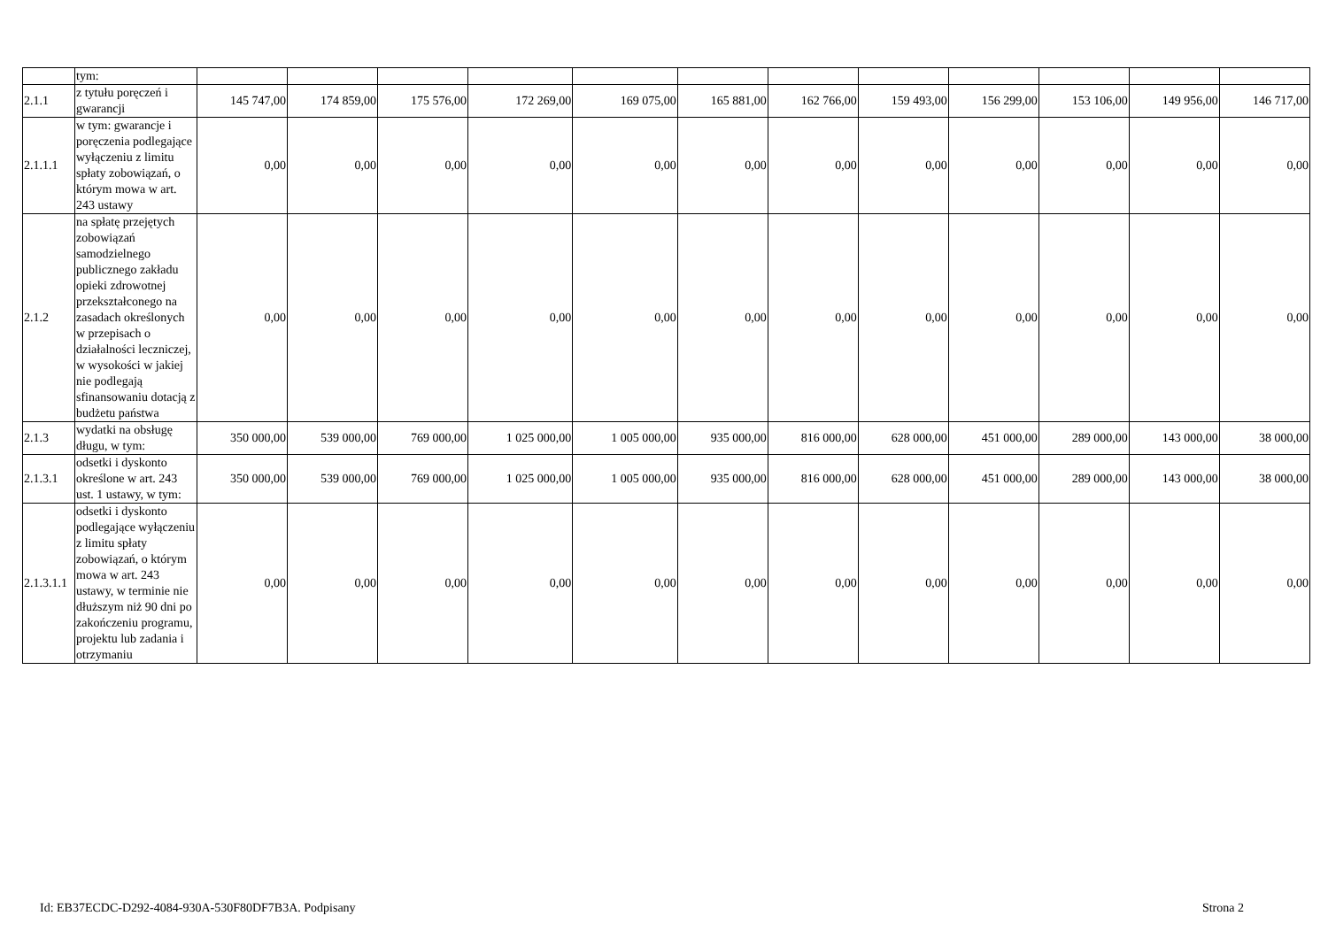| | tym: | | | | | | | | | | | | |
| 2.1.1 | z tytułu poręczeń i gwarancji | 145 747,00 | 174 859,00 | 175 576,00 | 172 269,00 | 169 075,00 | 165 881,00 | 162 766,00 | 159 493,00 | 156 299,00 | 153 106,00 | 149 956,00 | 146 717,00 |
| 2.1.1.1 | w tym: gwarancje i poręczenia podlegające wyłączeniu z limitu spłaty zobowiązań, o którym mowa w art. 243 ustawy | 0,00 | 0,00 | 0,00 | 0,00 | 0,00 | 0,00 | 0,00 | 0,00 | 0,00 | 0,00 | 0,00 | 0,00 |
| 2.1.2 | na spłatę przejętych zobowiązań samodzielnego publicznego zakładu opieki zdrowotnej przekształconego na zasadach określonych w przepisach o działalności leczniczej, w wysokości w jakiej nie podlegają sfinansowaniu dotacją z budżetu państwa | 0,00 | 0,00 | 0,00 | 0,00 | 0,00 | 0,00 | 0,00 | 0,00 | 0,00 | 0,00 | 0,00 | 0,00 |
| 2.1.3 | wydatki na obsługę długu, w tym: | 350 000,00 | 539 000,00 | 769 000,00 | 1 025 000,00 | 1 005 000,00 | 935 000,00 | 816 000,00 | 628 000,00 | 451 000,00 | 289 000,00 | 143 000,00 | 38 000,00 |
| 2.1.3.1 | odsetki i dyskonto określone w art. 243 ust. 1 ustawy, w tym: | 350 000,00 | 539 000,00 | 769 000,00 | 1 025 000,00 | 1 005 000,00 | 935 000,00 | 816 000,00 | 628 000,00 | 451 000,00 | 289 000,00 | 143 000,00 | 38 000,00 |
| 2.1.3.1.1 | odsetki i dyskonto podlegające wyłączeniu z limitu spłaty zobowiązań, o którym mowa w art. 243 ustawy, w terminie nie dłuższym niż 90 dni po zakończeniu programu, projektu lub zadania i otrzymaniu | 0,00 | 0,00 | 0,00 | 0,00 | 0,00 | 0,00 | 0,00 | 0,00 | 0,00 | 0,00 | 0,00 | 0,00 |
Id: EB37ECDC-D292-4084-930A-530F80DF7B3A. Podpisany Strona 2